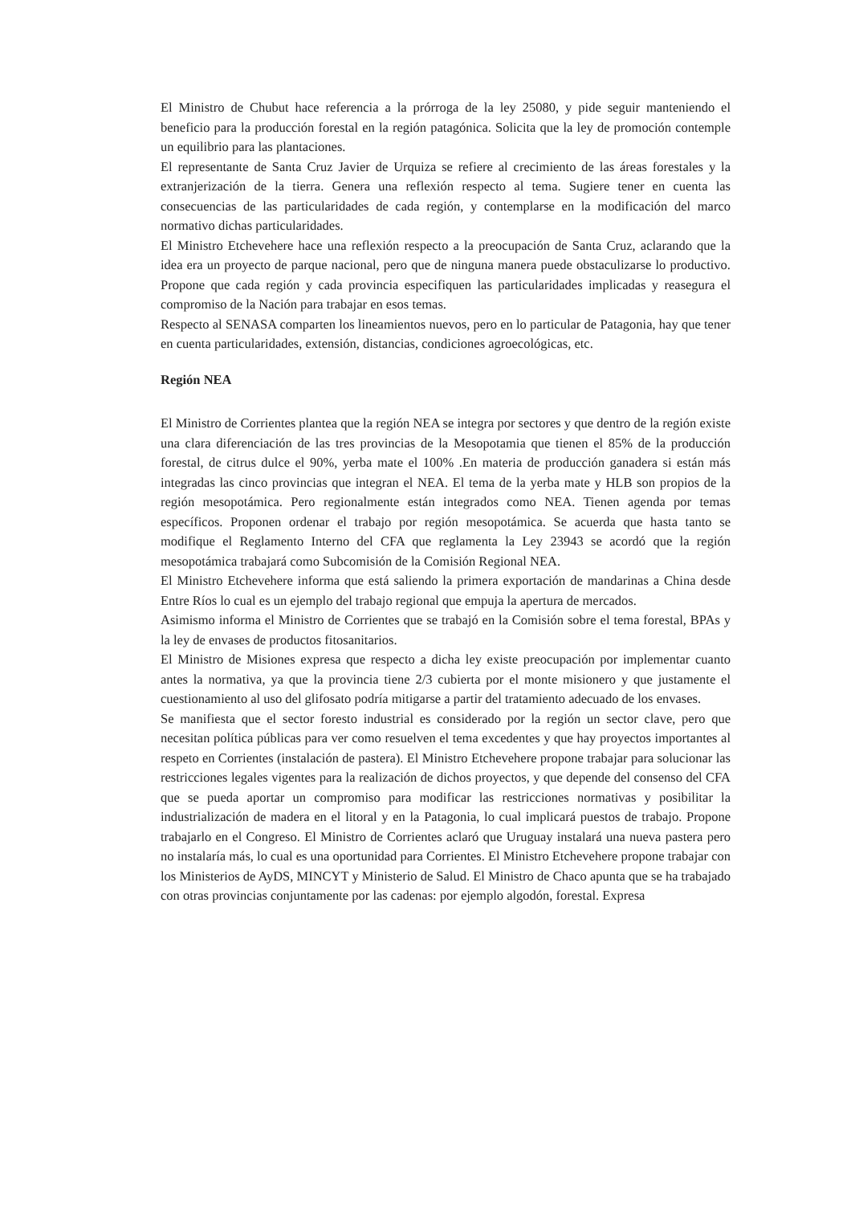El Ministro de Chubut hace referencia a la prórroga de la ley 25080, y pide seguir manteniendo el beneficio para la producción forestal en la región patagónica. Solicita que la ley de promoción contemple un equilibrio para las plantaciones.
El representante de Santa Cruz Javier de Urquiza se refiere al crecimiento de las áreas forestales y la extranjerización de la tierra. Genera una reflexión respecto al tema. Sugiere tener en cuenta las consecuencias de las particularidades de cada región, y contemplarse en la modificación del marco normativo dichas particularidades.
El Ministro Etchevehere hace una reflexión respecto a la preocupación de Santa Cruz, aclarando que la idea era un proyecto de parque nacional, pero que de ninguna manera puede obstaculizarse lo productivo. Propone que cada región y cada provincia especifiquen las particularidades implicadas y reasegura el compromiso de la Nación para trabajar en esos temas.
Respecto al SENASA comparten los lineamientos nuevos, pero en lo particular de Patagonia, hay que tener en cuenta particularidades, extensión, distancias, condiciones agroecológicas, etc.
Región NEA
El Ministro de Corrientes plantea que la región NEA se integra por sectores y que dentro de la región existe una clara diferenciación de las tres provincias de la Mesopotamia que tienen el 85% de la producción forestal, de citrus dulce el 90%, yerba mate el 100% .En materia de producción ganadera si están más integradas las cinco provincias que integran el NEA. El tema de la yerba mate y HLB son propios de la región mesopotámica. Pero regionalmente están integrados como NEA. Tienen agenda por temas específicos. Proponen ordenar el trabajo por región mesopotámica. Se acuerda que hasta tanto se modifique el Reglamento Interno del CFA que reglamenta la Ley 23943 se acordó que la región mesopotámica trabajará como Subcomisión de la Comisión Regional NEA.
El Ministro Etchevehere informa que está saliendo la primera exportación de mandarinas a China desde Entre Ríos lo cual es un ejemplo del trabajo regional que empuja la apertura de mercados.
Asimismo informa el Ministro de Corrientes que se trabajó en la Comisión sobre el tema forestal, BPAs y la ley de envases de productos fitosanitarios.
El Ministro de Misiones expresa que respecto a dicha ley existe preocupación por implementar cuanto antes la normativa, ya que la provincia tiene 2/3 cubierta por el monte misionero y que justamente el cuestionamiento al uso del glifosato podría mitigarse a partir del tratamiento adecuado de los envases.
Se manifiesta que el sector foresto industrial es considerado por la región un sector clave, pero que necesitan política públicas para ver como resuelven el tema excedentes y que hay proyectos importantes al respeto en Corrientes (instalación de pastera). El Ministro Etchevehere propone trabajar para solucionar las restricciones legales vigentes para la realización de dichos proyectos, y que depende del consenso del CFA que se pueda aportar un compromiso para modificar las restricciones normativas y posibilitar la industrialización de madera en el litoral y en la Patagonia, lo cual implicará puestos de trabajo. Propone trabajarlo en el Congreso. El Ministro de Corrientes aclaró que Uruguay instalará una nueva pastera pero no instalaría más, lo cual es una oportunidad para Corrientes. El Ministro Etchevehere propone trabajar con los Ministerios de AyDS, MINCYT y Ministerio de Salud. El Ministro de Chaco apunta que se ha trabajado con otras provincias conjuntamente por las cadenas: por ejemplo algodón, forestal. Expresa